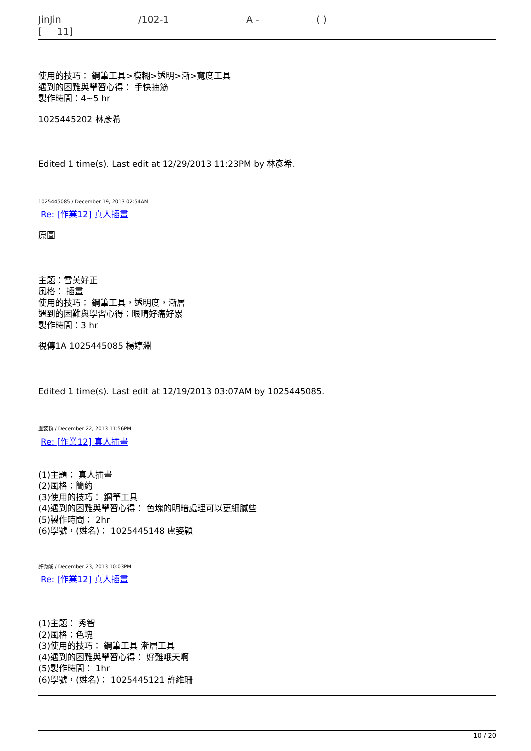JinJin /102-1 A - ( )
[ 11]
使用的技巧： 鋼筆工具>模糊>透明>漸>寬度工具
遇到的困難與學習心得： 手快抽筋
製作時間：4~5 hr
1025445202 林彥希
Edited 1 time(s). Last edit at 12/29/2013 11:23PM by 林彥希.
1025445085 / December 19, 2013 02:54AM
Re: [作業12] 真人插畫
原圖
主題：雪芙好正
風格： 插畫
使用的技巧： 鋼筆工具，透明度，漸層
遇到的困難與學習心得：眼睛好痛好累
製作時間：3 hr
視傳1A 1025445085 楊婷淵
Edited 1 time(s). Last edit at 12/19/2013 03:07AM by 1025445085.
盧姿穎 / December 22, 2013 11:56PM
Re: [作業12] 真人插畫
(1)主題： 真人插畫
(2)風格：簡約
(3)使用的技巧： 鋼筆工具
(4)遇到的困難與學習心得： 色塊的明暗處理可以更細膩些
(5)製作時間： 2hr
(6)學號，(姓名)： 1025445148 盧姿穎
許微酸 / December 23, 2013 10:03PM
Re: [作業12] 真人插畫
(1)主題： 秀智
(2)風格：色塊
(3)使用的技巧： 鋼筆工具 漸層工具
(4)遇到的困難與學習心得： 好難哦天啊
(5)製作時間： 1hr
(6)學號，(姓名)： 1025445121 許維珊
10 / 20